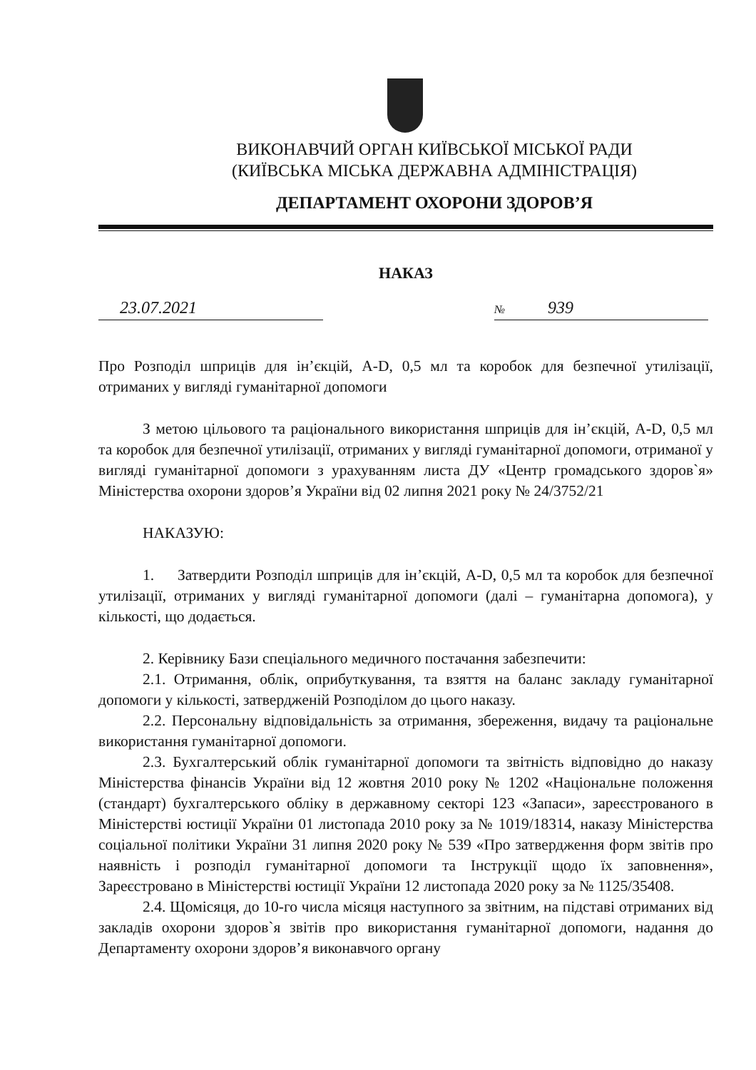ВИКОНАВЧИЙ ОРГАН КИЇВСЬКОЇ МІСЬКОЇ РАДИ
(КИЇВСЬКА МІСЬКА ДЕРЖАВНА АДМІНІСТРАЦІЯ)
ДЕПАРТАМЕНТ ОХОРОНИ ЗДОРОВ’Я
НАКАЗ
23.07.2021
№ 939
Про Розподіл шприців для ін’єкцій, A-D, 0,5 мл та коробок для безпечної утилізації, отриманих у вигляді гуманітарної допомоги
З метою цільового та раціонального використання шприців для ін’єкцій, A-D, 0,5 мл та коробок для безпечної утилізації, отриманих у вигляді гуманітарної допомоги, отриманої у вигляді гуманітарної допомоги з урахуванням листа ДУ «Центр громадського здоров`я» Міністерства охорони здоров’я України від 02 липня 2021 року № 24/3752/21
НАКАЗУЮ:
1. Затвердити Розподіл шприців для ін’єкцій, A-D, 0,5 мл та коробок для безпечної утилізації, отриманих у вигляді гуманітарної допомоги (далі – гуманітарна допомога), у кількості, що додається.
2. Керівнику Бази спеціального медичного постачання забезпечити:
2.1. Отримання, облік, оприбуткування, та взяття на баланс закладу гуманітарної допомоги у кількості, затвердженій Розподілом до цього наказу.
2.2. Персональну відповідальність за отримання, збереження, видачу та раціональне використання гуманітарної допомоги.
2.3. Бухгалтерський облік гуманітарної допомоги та звітність відповідно до наказу Міністерства фінансів України від 12 жовтня 2010 року № 1202 «Національне положення (стандарт) бухгалтерського обліку в державному секторі 123 «Запаси», зареєстрованого в Міністерстві юстиції України 01 листопада 2010 року за № 1019/18314, наказу Міністерства соціальної політики України 31 липня 2020 року № 539 «Про затвердження форм звітів про наявність і розподіл гуманітарної допомоги та Інструкції щодо їх заповнення», Зареєстровано в Міністерстві юстиції України 12 листопада 2020 року за № 1125/35408.
2.4. Щомісяця, до 10-го числа місяця наступного за звітним, на підставі отриманих від закладів охорони здоров`я звітів про використання гуманітарної допомоги, надання до Департаменту охорони здоров’я виконавчого органу